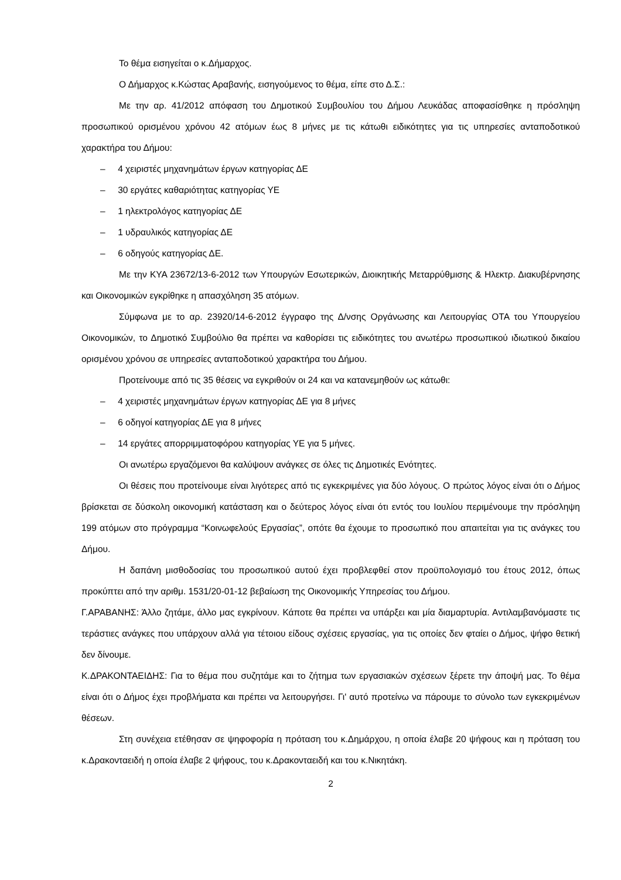Το θέμα εισηγείται ο κ.Δήμαρχος.
Ο Δήμαρχος κ.Κώστας Αραβανής, εισηγούμενος το θέμα, είπε στο Δ.Σ.:
Με την αρ. 41/2012 απόφαση του Δημοτικού Συμβουλίου του Δήμου Λευκάδας αποφασίσθηκε η πρόσληψη προσωπικού ορισμένου χρόνου 42 ατόμων έως 8 μήνες με τις κάτωθι ειδικότητες για τις υπηρεσίες ανταποδοτικού χαρακτήρα του Δήμου:
– 4 χειριστές μηχανημάτων έργων κατηγορίας ΔΕ
– 30 εργάτες καθαριότητας κατηγορίας ΥΕ
– 1 ηλεκτρολόγος κατηγορίας ΔΕ
– 1 υδραυλικός κατηγορίας ΔΕ
– 6 οδηγούς κατηγορίας ΔΕ.
Με την ΚΥΑ 23672/13-6-2012 των Υπουργών Εσωτερικών, Διοικητικής Μεταρρύθμισης & Ηλεκτρ. Διακυβέρνησης και Οικονομικών εγκρίθηκε η απασχόληση 35 ατόμων.
Σύμφωνα με το αρ. 23920/14-6-2012 έγγραφο της Δ/νσης Οργάνωσης και Λειτουργίας ΟΤΑ του Υπουργείου Οικονομικών, το Δημοτικό Συμβούλιο θα πρέπει να καθορίσει τις ειδικότητες του ανωτέρω προσωπικού ιδιωτικού δικαίου ορισμένου χρόνου σε υπηρεσίες ανταποδοτικού χαρακτήρα του Δήμου.
Προτείνουμε από τις 35 θέσεις να εγκριθούν οι 24 και να κατανεμηθούν ως κάτωθι:
– 4 χειριστές μηχανημάτων έργων κατηγορίας ΔΕ για 8 μήνες
– 6 οδηγοί κατηγορίας ΔΕ για 8 μήνες
– 14 εργάτες απορριμματοφόρου κατηγορίας ΥΕ για 5 μήνες.
Οι ανωτέρω εργαζόμενοι θα καλύψουν ανάγκες σε όλες τις Δημοτικές Ενότητες.
Οι θέσεις που προτείνουμε είναι λιγότερες από τις εγκεκριμένες για δύο λόγους. Ο πρώτος λόγος είναι ότι ο Δήμος βρίσκεται σε δύσκολη οικονομική κατάσταση και ο δεύτερος λόγος είναι ότι εντός του Ιουλίου περιμένουμε την πρόσληψη 199 ατόμων στο πρόγραμμα “Κοινωφελούς Εργασίας”, οπότε θα έχουμε το προσωπικό που απαιτείται για τις ανάγκες του Δήμου.
Η δαπάνη μισθοδοσίας του προσωπικού αυτού έχει προβλεφθεί στον προϋπολογισμό του έτους 2012, όπως προκύπτει από την αριθμ. 1531/20-01-12 βεβαίωση της Οικονομικής Υπηρεσίας του Δήμου.
Γ.ΑΡΑΒΑΝΗΣ: Άλλο ζητάμε, άλλο μας εγκρίνουν. Κάποτε θα πρέπει να υπάρξει και μία διαμαρτυρία. Αντιλαμβανόμαστε τις τεράστιες ανάγκες που υπάρχουν αλλά για τέτοιου είδους σχέσεις εργασίας, για τις οποίες δεν φταίει ο Δήμος, ψήφο θετική δεν δίνουμε.
Κ.ΔΡΑΚΟΝΤΑΕΙΔΗΣ: Για το θέμα που συζητάμε και το ζήτημα των εργασιακών σχέσεων ξέρετε την άποψή μας. Το θέμα είναι ότι ο Δήμος έχει προβλήματα και πρέπει να λειτουργήσει. Γι' αυτό προτείνω να πάρουμε το σύνολο των εγκεκριμένων θέσεων.
Στη συνέχεια ετέθησαν σε ψηφοφορία η πρόταση του κ.Δημάρχου, η οποία έλαβε 20 ψήφους και η πρόταση του κ.Δρακονταειδή η οποία έλαβε 2 ψήφους, του κ.Δρακονταειδή και του κ.Νικητάκη.
2